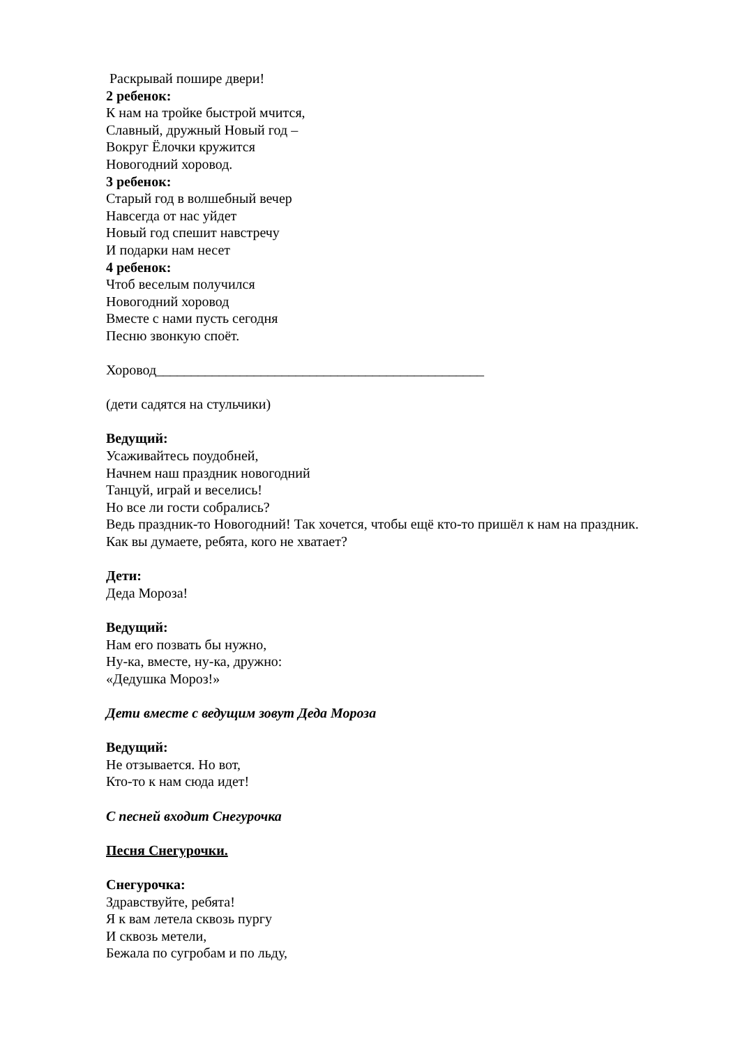Раскрывай пошире двери!
2 ребенок:
К нам на тройке быстрой мчится,
Славный, дружный Новый год –
Вокруг Ёлочки кружится
Новогодний хоровод.
3 ребенок:
Старый год в волшебный вечер
Навсегда от нас уйдет
Новый год спешит навстречу
И подарки нам несет
4 ребенок:
Чтоб веселым получился
Новогодний хоровод
Вместе с нами пусть сегодня
Песню звонкую споёт.
Хоровод_______________________________________________
(дети садятся на стульчики)
Ведущий:
Усаживайтесь поудобней,
Начнем наш праздник новогодний
Танцуй, играй и веселись!
Но все ли гости собрались?
Ведь праздник-то Новогодний! Так хочется, чтобы ещё кто-то пришёл к нам на праздник.
Как вы думаете, ребята, кого не хватает?
Дети:
Деда Мороза!
Ведущий:
Нам его позвать бы нужно,
Ну-ка, вместе, ну-ка, дружно:
«Дедушка Мороз!»
Дети вместе с ведущим зовут Деда Мороза
Ведущий:
Не отзывается. Но вот,
Кто-то к нам сюда идет!
С песней входит Снегурочка
Песня Снегурочки.
Снегурочка:
Здравствуйте, ребята!
Я к вам летела сквозь пургу
И сквозь метели,
Бежала по сугробам и по льду,